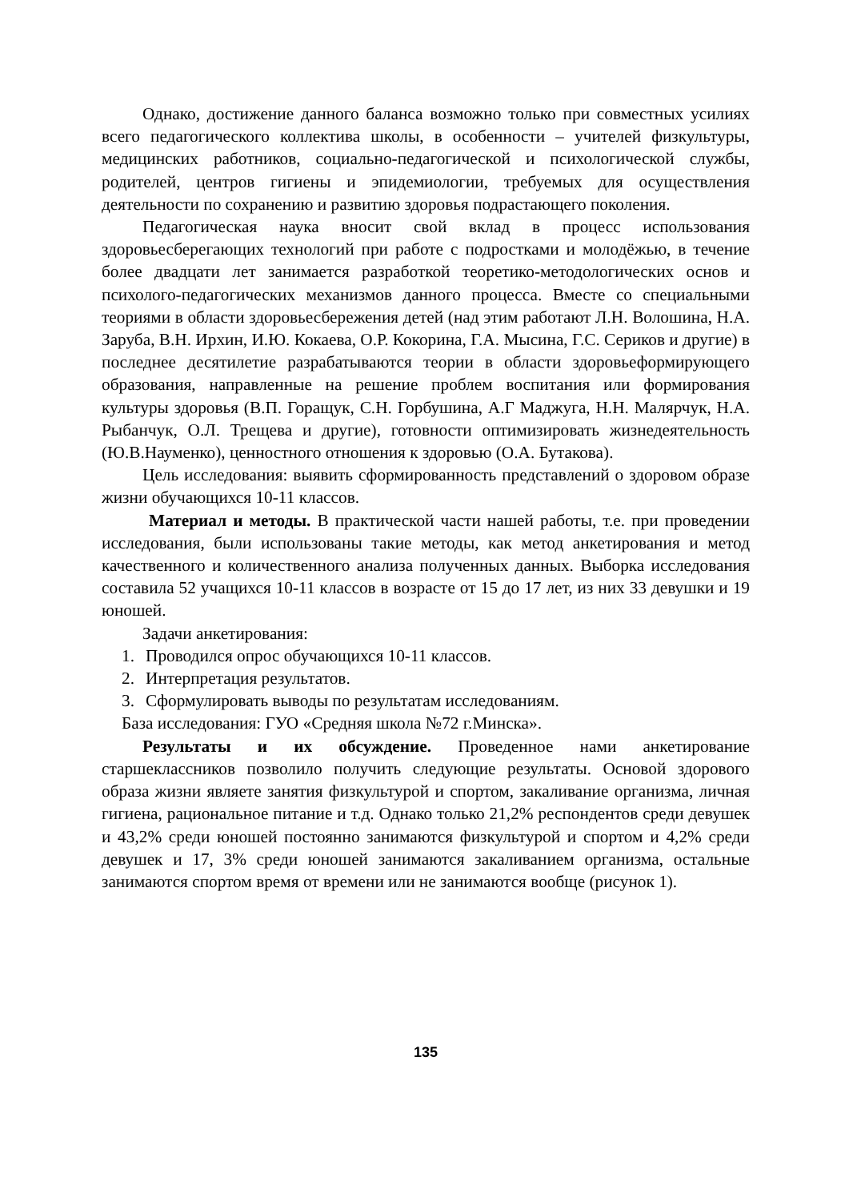Однако, достижение данного баланса возможно только при совместных усилиях всего педагогического коллектива школы, в особенности – учителей физкультуры, медицинских работников, социально-педагогической и психологической службы, родителей, центров гигиены и эпидемиологии, требуемых для осуществления деятельности по сохранению и развитию здоровья подрастающего поколения.
Педагогическая наука вносит свой вклад в процесс использования здоровьесберегающих технологий при работе с подростками и молодёжью, в течение более двадцати лет занимается разработкой теоретико-методологических основ и психолого-педагогических механизмов данного процесса. Вместе со специальными теориями в области здоровьесбережения детей (над этим работают Л.Н. Волошина, Н.А. Заруба, В.Н. Ирхин, И.Ю. Кокаева, О.Р. Кокорина, Г.А. Мысина, Г.С. Сериков и другие) в последнее десятилетие разрабатываются теории в области здоровьеформирующего образования, направленные на решение проблем воспитания или формирования культуры здоровья (В.П. Горащук, С.Н. Горбушина, А.Г Маджуга, Н.Н. Малярчук, Н.А. Рыбанчук, О.Л. Трещева и другие), готовности оптимизировать жизнедеятельность (Ю.В.Науменко), ценностного отношения к здоровью (О.А. Бутакова).
Цель исследования: выявить сформированность представлений о здоровом образе жизни обучающихся 10-11 классов.
Материал и методы. В практической части нашей работы, т.е. при проведении исследования, были использованы такие методы, как метод анкетирования и метод качественного и количественного анализа полученных данных. Выборка исследования составила 52 учащихся 10-11 классов в возрасте от 15 до 17 лет, из них 33 девушки и 19 юношей.
Задачи анкетирования:
1. Проводился опрос обучающихся 10-11 классов.
2. Интерпретация результатов.
3. Сформулировать выводы по результатам исследованиям.
База исследования: ГУО «Средняя школа №72 г.Минска».
Результаты и их обсуждение. Проведенное нами анкетирование старшеклассников позволило получить следующие результаты. Основой здорового образа жизни являете занятия физкультурой и спортом, закаливание организма, личная гигиена, рациональное питание и т.д. Однако только 21,2% респондентов среди девушек и 43,2% среди юношей постоянно занимаются физкультурой и спортом и 4,2% среди девушек и 17, 3% среди юношей занимаются закаливанием организма, остальные занимаются спортом время от времени или не занимаются вообще (рисунок 1).
135